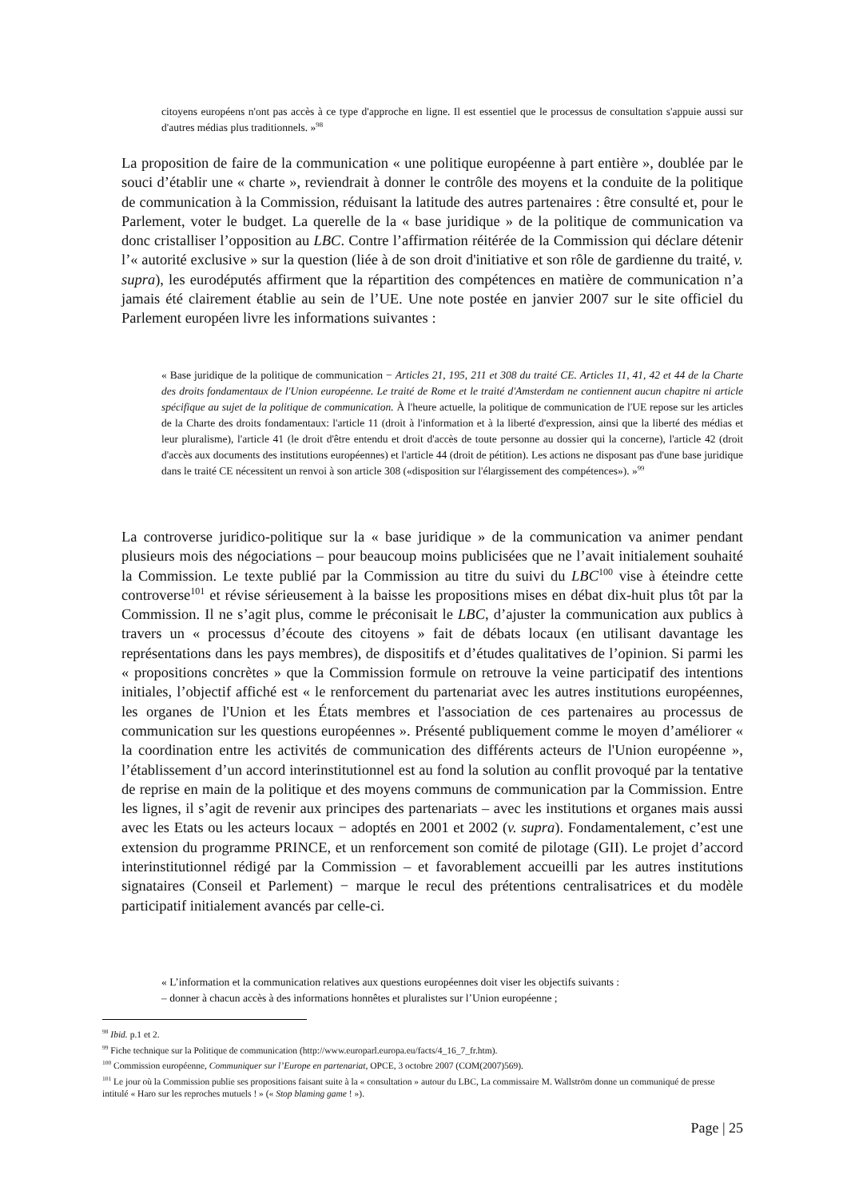citoyens européens n'ont pas accès à ce type d'approche en ligne. Il est essentiel que le processus de consultation s'appuie aussi sur d'autres médias plus traditionnels. »<sup>98</sup>
La proposition de faire de la communication « une politique européenne à part entière », doublée par le souci d’établir une « charte », reviendrait à donner le contrôle des moyens et la conduite de la politique de communication à la Commission, réduisant la latitude des autres partenaires : être consulté et, pour le Parlement, voter le budget. La querelle de la « base juridique » de la politique de communication va donc cristalliser l’opposition au LBC. Contre l’affirmation réitérée de la Commission qui déclare détenir l’« autorité exclusive » sur la question (liée à de son droit d'initiative et son rôle de gardienne du traité, v. supra), les eurodéputés affirment que la répartition des compétences en matière de communication n’a jamais été clairement établie au sein de l’UE. Une note postée en janvier 2007 sur le site officiel du Parlement européen livre les informations suivantes :
« Base juridique de la politique de communication − Articles 21, 195, 211 et 308 du traité CE. Articles 11, 41, 42 et 44 de la Charte des droits fondamentaux de l'Union européenne. Le traité de Rome et le traité d'Amsterdam ne contiennent aucun chapitre ni article spécifique au sujet de la politique de communication. À l'heure actuelle, la politique de communication de l'UE repose sur les articles de la Charte des droits fondamentaux: l'article 11 (droit à l'information et à la liberté d'expression, ainsi que la liberté des médias et leur pluralisme), l'article 41 (le droit d'être entendu et droit d'accès de toute personne au dossier qui la concerne), l'article 42 (droit d'accès aux documents des institutions européennes) et l'article 44 (droit de pétition). Les actions ne disposant pas d'une base juridique dans le traité CE nécessitent un renvoi à son article 308 («disposition sur l'élargissement des compétences»). »<sup>99</sup>
La controverse juridico-politique sur la « base juridique » de la communication va animer pendant plusieurs mois des négociations – pour beaucoup moins publicisées que ne l’avait initialement souhaité la Commission. Le texte publié par la Commission au titre du suivi du LBC<sup>100</sup> vise à éteindre cette controverse<sup>101</sup> et révise sérieusement à la baisse les propositions mises en débat dix-huit plus tôt par la Commission. Il ne s’agit plus, comme le préconisait le LBC, d’ajuster la communication aux publics à travers un « processus d’écoute des citoyens » fait de débats locaux (en utilisant davantage les représentations dans les pays membres), de dispositifs et d’études qualitatives de l’opinion. Si parmi les « propositions concrètes » que la Commission formule on retrouve la veine participatif des intentions initiales, l’objectif affiché est « le renforcement du partenariat avec les autres institutions européennes, les organes de l'Union et les États membres et l'association de ces partenaires au processus de communication sur les questions européennes ». Présenté publiquement comme le moyen d’améliorer « la coordination entre les activités de communication des différents acteurs de l'Union européenne », l’établissement d’un accord interinstitutionnel est au fond la solution au conflit provoqué par la tentative de reprise en main de la politique et des moyens communs de communication par la Commission. Entre les lignes, il s’agit de revenir aux principes des partenariats – avec les institutions et organes mais aussi avec les Etats ou les acteurs locaux − adoptés en 2001 et 2002 (v. supra). Fondamentalement, c’est une extension du programme PRINCE, et un renforcement son comité de pilotage (GII). Le projet d’accord interinstitutionnel rédigé par la Commission – et favorablement accueilli par les autres institutions signataires (Conseil et Parlement) − marque le recul des prétentions centralisatrices et du modèle participatif initialement avancés par celle-ci.
« L’information et la communication relatives aux questions européennes doit viser les objectifs suivants :
– donner à chacun accès à des informations honnêtes et pluralistes sur l’Union européenne ;
<sup>98</sup> Ibid. p.1 et 2.
<sup>99</sup> Fiche technique sur la Politique de communication (http://www.europarl.europa.eu/facts/4_16_7_fr.htm).
<sup>100</sup> Commission européenne, Communiquer sur l’Europe en partenariat, OPCE, 3 octobre 2007 (COM(2007)569).
<sup>101</sup> Le jour où la Commission publie ses propositions faisant suite à la « consultation » autour du LBC, La commissaire M. Wallström donne un communiqué de presse intitulé « Haro sur les reproches mutuels ! » (« Stop blaming game ! »).
Page | 25